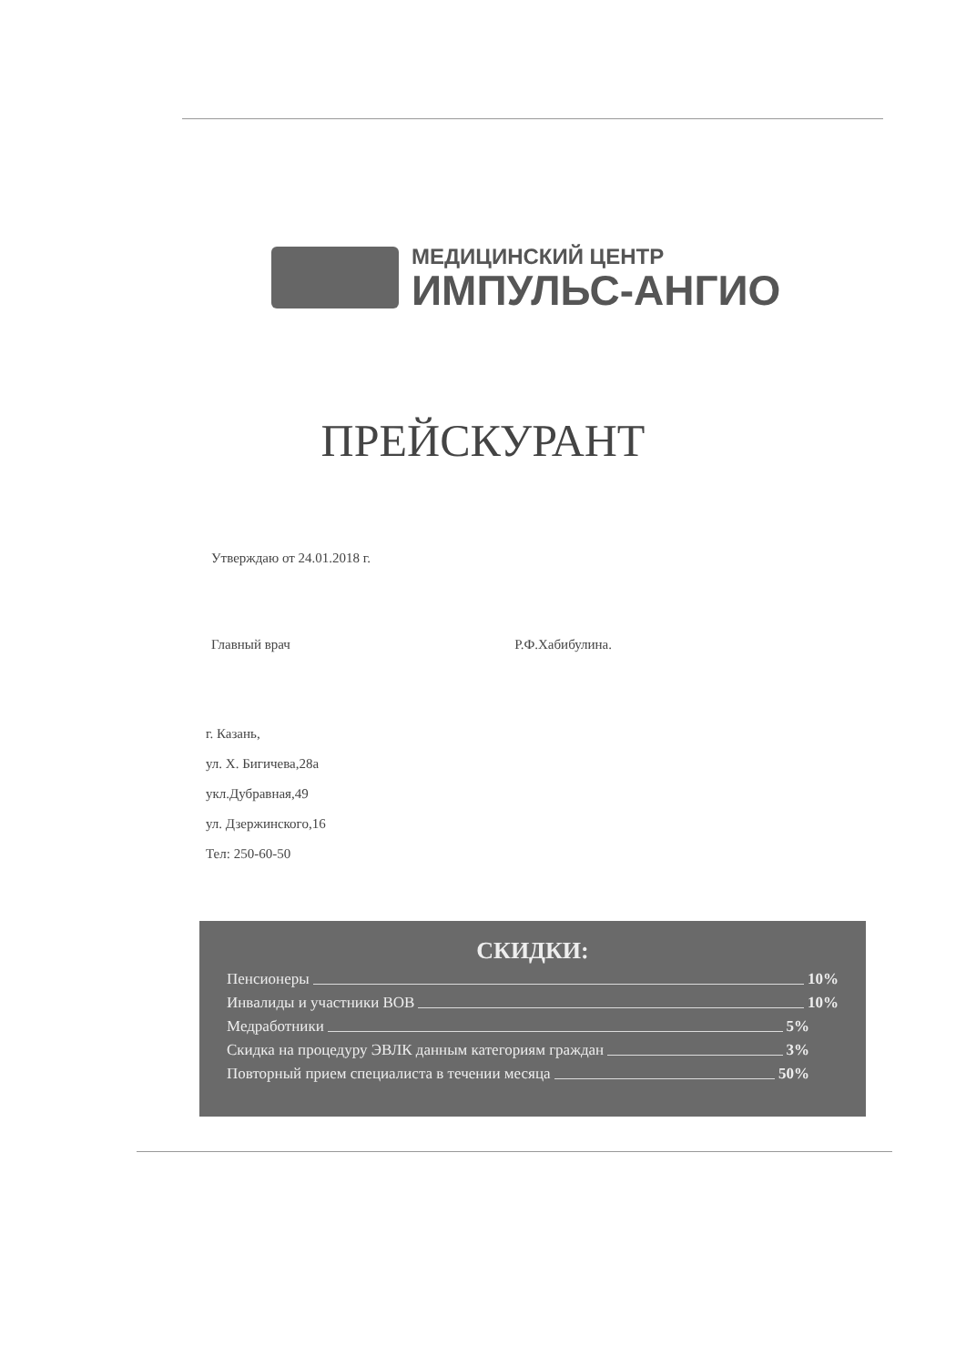МЕДИЦИНСКИЙ ЦЕНТР
ИМПУЛЬС-АНГИО
ПРЕЙСКУРАНТ
Утверждаю от 24.01.2018 г.
Главный врач Р.Ф.Хабибулина.
г. Казань,
ул. Х. Бигичева,28а
укл.Дубравная,49
ул. Дзержинского,16
Тел: 250-60-50
СКИДКИ:
Пенсионеры 10%
Инвалиды и участники ВОВ 10%
Медработники 5%
Скидка на процедуру ЭВЛК данным категориям граждан 3%
Повторный прием специалиста в течении месяца 50%